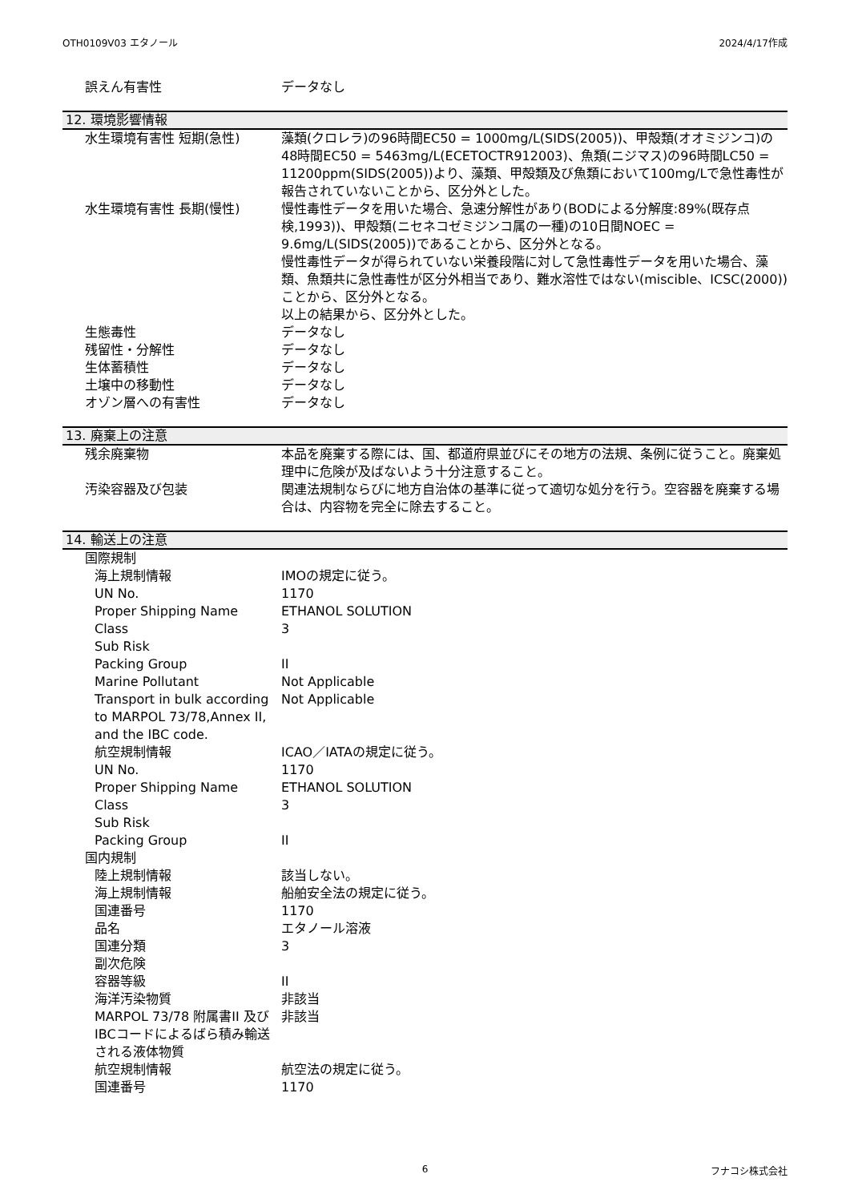OTH0109V03 エタノール 2024/4/17作成
| 誤えん有害性 | データなし |
12. 環境影響情報
| 水生環境有害性 短期(急性) | 藻類(クロレラ)の96時間EC50 = 1000mg/L(SIDS(2005))、甲殻類(オオミジンコ)の48時間EC50 = 5463mg/L(ECETOCTR912003)、魚類(ニジマス)の96時間LC50 = 11200ppm(SIDS(2005))より、藻類、甲殻類及び魚類において100mg/Lで急性毒性が報告されていないことから、区分外とした。 |
| 水生環境有害性 長期(慢性) | 慢性毒性データを用いた場合、急速分解性があり(BODによる分解度:89%(既存点検,1993))、甲殻類(ニセネコゼミジンコ属の一種)の10日間NOEC = 9.6mg/L(SIDS(2005))であることから、区分外となる。 慢性毒性データが得られていない栄養段階に対して急性毒性データを用いた場合、藻類、魚類共に急性毒性が区分外相当であり、難水溶性ではない(miscible、ICSC(2000))ことから、区分外となる。 以上の結果から、区分外とした。 |
| 生態毒性 | データなし |
| 残留性・分解性 | データなし |
| 生体蓄積性 | データなし |
| 土壌中の移動性 | データなし |
| オゾン層への有害性 | データなし |
13. 廃棄上の注意
| 残余廃棄物 | 本品を廃棄する際には、国、都道府県並びにその地方の法規、条例に従うこと。廃棄処理中に危険が及ばないよう十分注意すること。 |
| 汚染容器及び包装 | 関連法規制ならびに地方自治体の基準に従って適切な処分を行う。空容器を廃棄する場合は、内容物を完全に除去すること。 |
14. 輸送上の注意
| 国際規制 | |
| 海上規制情報 | IMOの規定に従う。 |
| UN No. | 1170 |
| Proper Shipping Name | ETHANOL SOLUTION |
| Class | 3 |
| Sub Risk | |
| Packing Group | II |
| Marine Pollutant | Not Applicable |
| Transport in bulk according to MARPOL 73/78,Annex II, and the IBC code. | Not Applicable |
| 航空規制情報 | ICAO／IATAの規定に従う。 |
| UN No. | 1170 |
| Proper Shipping Name | ETHANOL SOLUTION |
| Class | 3 |
| Sub Risk | |
| Packing Group | II |
| 国内規制 | |
| 陸上規制情報 | 該当しない。 |
| 海上規制情報 | 船舶安全法の規定に従う。 |
| 国連番号 | 1170 |
| 品名 | エタノール溶液 |
| 国連分類 | 3 |
| 副次危険 | |
| 容器等級 | II |
| 海洋汚染物質 | 非該当 |
| MARPOL 73/78 附属書II 及びIBCコードによるばら積み輸送される液体物質 | 非該当 |
| 航空規制情報 | 航空法の規定に従う。 |
| 国連番号 | 1170 |
6 フナコシ株式会社